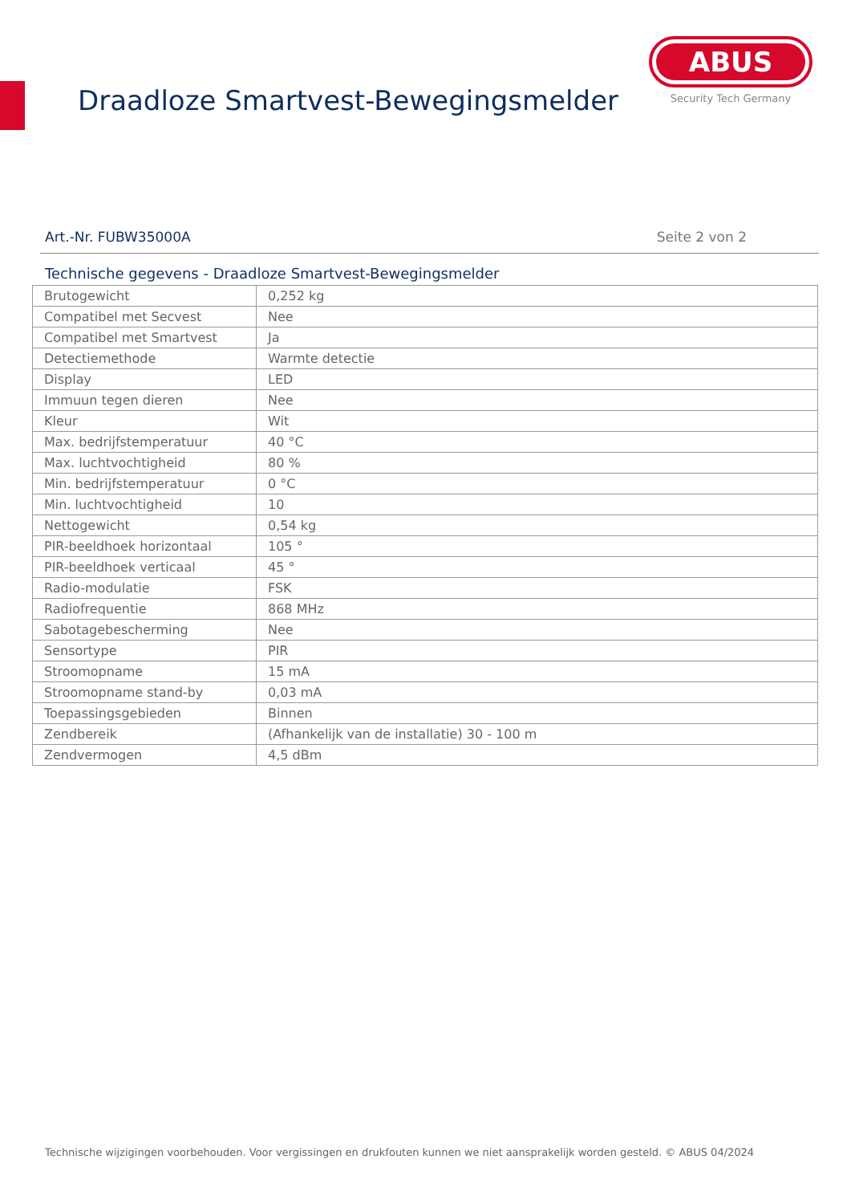Draadloze Smartvest-Bewegingsmelder
ABUS
Security Tech Germany
Art.-Nr. FUBW35000A Seite 2 von 2
Technische gegevens - Draadloze Smartvest-Bewegingsmelder
| Brutogewicht | 0,252 kg |
| Compatibel met Secvest | Nee |
| Compatibel met Smartvest | Ja |
| Detectiemethode | Warmte detectie |
| Display | LED |
| Immuun tegen dieren | Nee |
| Kleur | Wit |
| Max. bedrijfstemperatuur | 40 °C |
| Max. luchtvochtigheid | 80 % |
| Min. bedrijfstemperatuur | 0 °C |
| Min. luchtvochtigheid | 10 |
| Nettogewicht | 0,54 kg |
| PIR-beeldhoek horizontaal | 105 ° |
| PIR-beeldhoek verticaal | 45 ° |
| Radio-modulatie | FSK |
| Radiofrequentie | 868 MHz |
| Sabotagebescherming | Nee |
| Sensortype | PIR |
| Stroomopname | 15 mA |
| Stroomopname stand-by | 0,03 mA |
| Toepassingsgebieden | Binnen |
| Zendbereik | (Afhankelijk van de installatie) 30 - 100 m |
| Zendvermogen | 4,5 dBm |
Technische wijzigingen voorbehouden. Voor vergissingen en drukfouten kunnen we niet aansprakelijk worden gesteld. © ABUS 04/2024